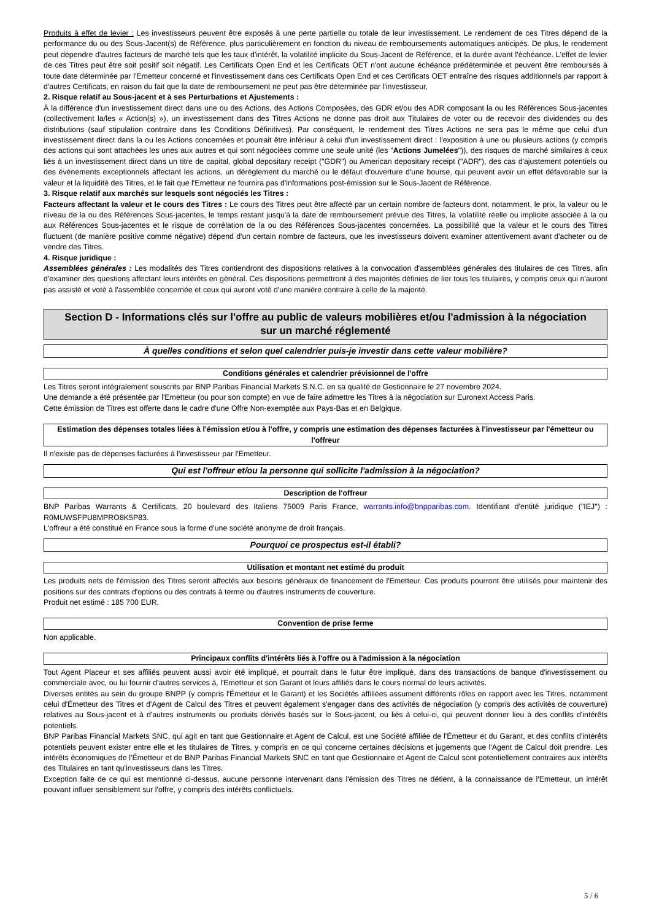Produits à effet de levier : Les investisseurs peuvent être exposés à une perte partielle ou totale de leur investissement. Le rendement de ces Titres dépend de la performance du ou des Sous-Jacent(s) de Référence, plus particulièrement en fonction du niveau de remboursements automatiques anticipés. De plus, le rendement peut dépendre d'autres facteurs de marché tels que les taux d'intérêt, la volatilité implicite du Sous-Jacent de Référence, et la durée avant l'échéance. L'effet de levier de ces Titres peut être soit positif soit négatif. Les Certificats Open End et les Certificats OET n'ont aucune échéance prédéterminée et peuvent être remboursés à toute date déterminée par l'Emetteur concerné et l'investissement dans ces Certificats Open End et ces Certificats OET entraîne des risques additionnels par rapport à d'autres Certificats, en raison du fait que la date de remboursement ne peut pas être déterminée par l'investisseur,
2. Risque relatif au Sous-jacent et à ses Perturbations et Ajustements :
À la différence d'un investissement direct dans une ou des Actions, des Actions Composées, des GDR et/ou des ADR composant la ou les Références Sous-jacentes (collectivement la/les « Action(s) »), un investissement dans des Titres Actions ne donne pas droit aux Titulaires de voter ou de recevoir des dividendes ou des distributions (sauf stipulation contraire dans les Conditions Définitives). Par conséquent, le rendement des Titres Actions ne sera pas le même que celui d'un investissement direct dans la ou les Actions concernées et pourrait être inférieur à celui d'un investissement direct : l'exposition à une ou plusieurs actions (y compris des actions qui sont attachées les unes aux autres et qui sont négociées comme une seule unité (les "Actions Jumelées")), des risques de marché similaires à ceux liés à un investissement direct dans un titre de capital, global depositary receipt ("GDR") ou American depositary receipt ("ADR"), des cas d'ajustement potentiels ou des événements exceptionnels affectant les actions, un dérèglement du marché ou le défaut d'ouverture d'une bourse, qui peuvent avoir un effet défavorable sur la valeur et la liquidité des Titres, et le fait que l'Emetteur ne fournira pas d'informations post-émission sur le Sous-Jacent de Référence.
3. Risque relatif aux marchés sur lesquels sont négociés les Titres :
Facteurs affectant la valeur et le cours des Titres : Le cours des Titres peut être affecté par un certain nombre de facteurs dont, notamment, le prix, la valeur ou le niveau de la ou des Références Sous-jacentes, le temps restant jusqu'à la date de remboursement prévue des Titres, la volatilité réelle ou implicite associée à la ou aux Références Sous-jacentes et le risque de corrélation de la ou des Références Sous-jacentes concernées. La possibilité que la valeur et le cours des Titres fluctuent (de manière positive comme négative) dépend d'un certain nombre de facteurs, que les investisseurs doivent examiner attentivement avant d'acheter ou de vendre des Titres.
4. Risque juridique :
Assemblées générales : Les modalités des Titres contiendront des dispositions relatives à la convocation d'assemblées générales des titulaires de ces Titres, afin d'examiner des questions affectant leurs intérêts en général. Ces dispositions permettront à des majorités définies de lier tous les titulaires, y compris ceux qui n'auront pas assisté et voté à l'assemblée concernée et ceux qui auront voté d'une manière contraire à celle de la majorité.
Section D - Informations clés sur l'offre au public de valeurs mobilières et/ou l'admission à la négociation sur un marché réglementé
À quelles conditions et selon quel calendrier puis-je investir dans cette valeur mobilière?
Conditions générales et calendrier prévisionnel de l'offre
Les Titres seront intégralement souscrits par BNP Paribas Financial Markets S.N.C. en sa qualité de Gestionnaire le 27 novembre 2024.
Une demande a été présentée par l'Emetteur (ou pour son compte) en vue de faire admettre les Titres à la négociation sur Euronext Access Paris.
Cette émission de Titres est offerte dans le cadre d'une Offre Non-exemptée aux Pays-Bas et en Belgique.
Estimation des dépenses totales liées à l'émission et/ou à l'offre, y compris une estimation des dépenses facturées à l'investisseur par l'émetteur ou l'offreur
Il n'existe pas de dépenses facturées à l'investisseur par l'Emetteur.
Qui est l'offreur et/ou la personne qui sollicite l'admission à la négociation?
Description de l'offreur
BNP Paribas Warrants & Certificats, 20 boulevard des Italiens 75009 Paris France, warrants.info@bnpparibas.com. Identifiant d'entité juridique ("IEJ") : R0MUWSFPU8MPRO8K5P83.
L'offreur a été constitué en France sous la forme d'une société anonyme de droit français.
Pourquoi ce prospectus est-il établi?
Utilisation et montant net estimé du produit
Les produits nets de l'émission des Titres seront affectés aux besoins généraux de financement de l'Emetteur. Ces produits pourront être utilisés pour maintenir des positions sur des contrats d'options ou des contrats à terme ou d'autres instruments de couverture.
Produit net estimé : 185 700 EUR.
Convention de prise ferme
Non applicable.
Principaux conflits d'intérêts liés à l'offre ou à l'admission à la négociation
Tout Agent Placeur et ses affiliés peuvent aussi avoir été impliqué, et pourrait dans le futur être impliqué, dans des transactions de banque d'investissement ou commerciale avec, ou lui fournir d'autres services à, l'Emetteur et son Garant et leurs affiliés dans le cours normal de leurs activités.
Diverses entités au sein du groupe BNPP (y compris l'Émetteur et le Garant) et les Sociétés affiliées assument différents rôles en rapport avec les Titres, notamment celui d'Émetteur des Titres et d'Agent de Calcul des Titres et peuvent également s'engager dans des activités de négociation (y compris des activités de couverture) relatives au Sous-jacent et à d'autres instruments ou produits dérivés basés sur le Sous-jacent, ou liés à celui-ci, qui peuvent donner lieu à des conflits d'intérêts potentiels.
BNP Paribas Financial Markets SNC, qui agit en tant que Gestionnaire et Agent de Calcul, est une Société affiliée de l'Émetteur et du Garant, et des conflits d'intérêts potentiels peuvent exister entre elle et les titulaires de Titres, y compris en ce qui concerne certaines décisions et jugements que l'Agent de Calcul doit prendre. Les intérêts économiques de l'Émetteur et de BNP Paribas Financial Markets SNC en tant que Gestionnaire et Agent de Calcul sont potentiellement contraires aux intérêts des Titulaires en tant qu'investisseurs dans les Titres.
Exception faite de ce qui est mentionné ci-dessus, aucune personne intervenant dans l'émission des Titres ne détient, à la connaissance de l'Emetteur, un intérêt pouvant influer sensiblement sur l'offre, y compris des intérêts conflictuels.
5 / 6